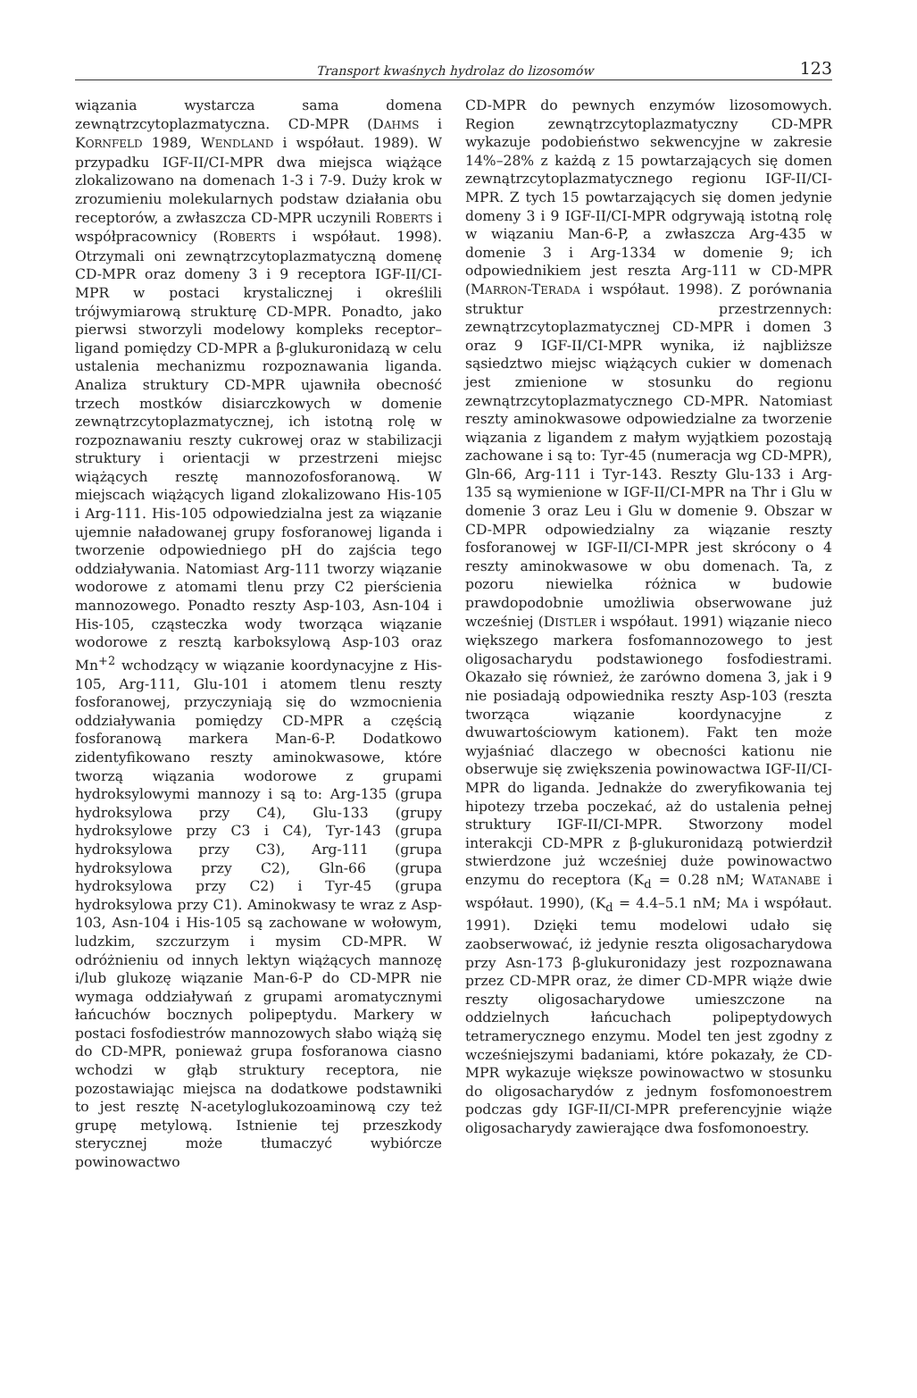Transport kwaśnych hydrolaz do lizosomów 123
wiązania wystarcza sama domena zewnątrzcytoplazmatyczna. CD-MPR (DAHMS i KORNFELD 1989, WENDLAND i współaut. 1989). W przypadku IGF-II/CI-MPR dwa miejsca wiążące zlokalizowano na domenach 1-3 i 7-9. Duży krok w zrozumieniu molekularnych podstaw działania obu receptorów, a zwłaszcza CD-MPR uczynili ROBERTS i współpracownicy (ROBERTS i współaut. 1998). Otrzymali oni zewnątrzcytoplazmatyczną domenę CD-MPR oraz domeny 3 i 9 receptora IGF-II/CI-MPR w postaci krystalicznej i określili trójwymiarową strukturę CD-MPR. Ponadto, jako pierwsi stworzyli modelowy kompleks receptor–ligand pomiędzy CD-MPR a β-glukuronidazą w celu ustalenia mechanizmu rozpoznawania liganda. Analiza struktury CD-MPR ujawniła obecność trzech mostków disiarczkowych w domenie zewnątrzcytoplazmatycznej, ich istotną rolę w rozpoznawaniu reszty cukrowej oraz w stabilizacji struktury i orientacji w przestrzeni miejsc wiążących resztę mannozofosforanową. W miejscach wiążących ligand zlokalizowano His-105 i Arg-111. His-105 odpowiedzialna jest za wiązanie ujemnie naładowanej grupy fosforanowej liganda i tworzenie odpowiedniego pH do zajścia tego oddziaływania. Natomiast Arg-111 tworzy wiązanie wodorowe z atomami tlenu przy C2 pierścienia mannozowego. Ponadto reszty Asp-103, Asn-104 i His-105, cząsteczka wody tworząca wiązanie wodorowe z resztą karboksylową Asp-103 oraz Mn<sup>+2</sup> wchodzący w wiązanie koordynacyjne z His-105, Arg-111, Glu-101 i atomem tlenu reszty fosforanowej, przyczyniają się do wzmocnienia oddziaływania pomiędzy CD-MPR a częścią fosforanową markera Man-6-P. Dodatkowo zidentyfikowano reszty aminokwasowe, które tworzą wiązania wodorowe z grupami hydroksylowymi mannozy i są to: Arg-135 (grupa hydroksylowa przy C4), Glu-133 (grupy hydroksylowe przy C3 i C4), Tyr-143 (grupa hydroksylowa przy C3), Arg-111 (grupa hydroksylowa przy C2), Gln-66 (grupa hydroksylowa przy C2) i Tyr-45 (grupa hydroksylowa przy C1). Aminokwasy te wraz z Asp-103, Asn-104 i His-105 są zachowane w wołowym, ludzkim, szczurzym i mysim CD-MPR. W odróżnieniu od innych lektyn wiążących mannozę i/lub glukozę wiązanie Man-6-P do CD-MPR nie wymaga oddziaływań z grupami aromatycznymi łańcuchów bocznych polipeptydu. Markery w postaci fosfodiestrów mannozowych słabo wiążą się do CD-MPR, ponieważ grupa fosforanowa ciasno wchodzi w głąb struktury receptora, nie pozostawiając miejsca na dodatkowe podstawniki to jest resztę N-acetyloglukozoaminową czy też grupę metylową. Istnienie tej przeszkody sterycznej może tłumaczyć wybiórcze powinowactwo
CD-MPR do pewnych enzymów lizosomowych. Region zewnątrzcytoplazmatyczny CD-MPR wykazuje podobieństwo sekwencyjne w zakresie 14%–28% z każdą z 15 powtarzających się domen zewnątrzcytoplazmatycznego regionu IGF-II/CI-MPR. Z tych 15 powtarzających się domen jedynie domeny 3 i 9 IGF-II/CI-MPR odgrywają istotną rolę w wiązaniu Man-6-P, a zwłaszcza Arg-435 w domenie 3 i Arg-1334 w domenie 9; ich odpowiednikiem jest reszta Arg-111 w CD-MPR (MARRON-TERADA i współaut. 1998). Z porównania struktur przestrzennych: zewnątrzcytoplazmatycznej CD-MPR i domen 3 oraz 9 IGF-II/CI-MPR wynika, iż najbliższe sąsiedztwo miejsc wiążących cukier w domenach jest zmienione w stosunku do regionu zewnątrzcytoplazmatycznego CD-MPR. Natomiast reszty aminokwasowe odpowiedzialne za tworzenie wiązania z ligandem z małym wyjątkiem pozostają zachowane i są to: Tyr-45 (numeracja wg CD-MPR), Gln-66, Arg-111 i Tyr-143. Reszty Glu-133 i Arg-135 są wymienione w IGF-II/CI-MPR na Thr i Glu w domenie 3 oraz Leu i Glu w domenie 9. Obszar w CD-MPR odpowiedzialny za wiązanie reszty fosforanowej w IGF-II/CI-MPR jest skrócony o 4 reszty aminokwasowe w obu domenach. Ta, z pozoru niewielka różnica w budowie prawdopodobnie umożliwia obserwowane już wcześniej (DISTLER i współaut. 1991) wiązanie nieco większego markera fosfomannozowego to jest oligosacharydu podstawionego fosfodiestrami. Okazało się również, że zarówno domena 3, jak i 9 nie posiadają odpowiednika reszty Asp-103 (reszta tworząca wiązanie koordynacyjne z dwuwartościowym kationem). Fakt ten może wyjaśniać dlaczego w obecności kationu nie obserwuje się zwiększenia powinowactwa IGF-II/CI-MPR do liganda. Jednakże do zweryfikowania tej hipotezy trzeba poczekać, aż do ustalenia pełnej struktury IGF-II/CI-MPR. Stworzony model interakcji CD-MPR z β-glukuronidazą potwierdził stwierdzone już wcześniej duże powinowactwo enzymu do receptora (K<sub>d</sub> = 0.28 nM; WATANABE i współaut. 1990), (K<sub>d</sub> = 4.4–5.1 nM; MA i współaut. 1991). Dzięki temu modelowi udało się zaobserwować, iż jedynie reszta oligosacharydowa przy Asn-173 β-glukuronidazy jest rozpoznawana przez CD-MPR oraz, że dimer CD-MPR wiąże dwie reszty oligosacharydowe umieszczone na oddzielnych łańcuchach polipeptydowych tetramerycznego enzymu. Model ten jest zgodny z wcześniejszymi badaniami, które pokazały, że CD-MPR wykazuje większe powinowactwo w stosunku do oligosacharydów z jednym fosfomonoestrem podczas gdy IGF-II/CI-MPR preferencyjnie wiąże oligosacharydy zawierające dwa fosfomonoestry.